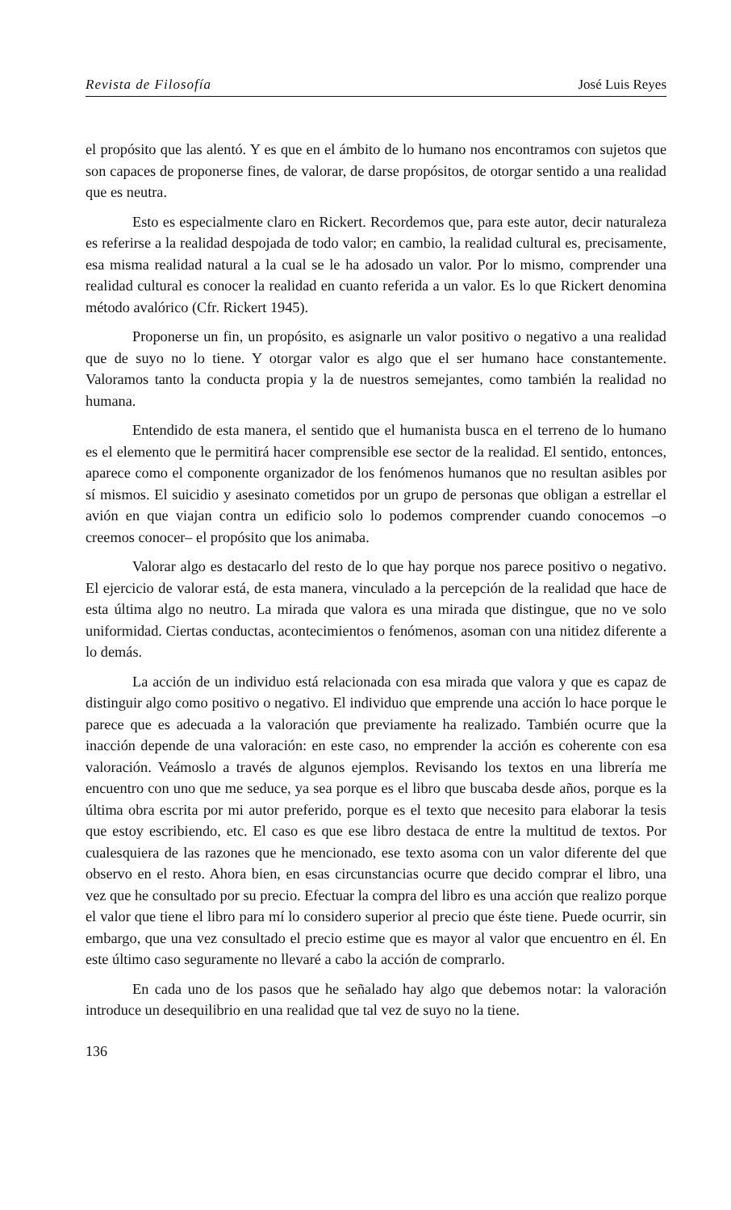Revista de Filosofía José Luis Reyes
el propósito que las alentó. Y es que en el ámbito de lo humano nos encontramos con sujetos que son capaces de proponerse fines, de valorar, de darse propósitos, de otorgar sentido a una realidad que es neutra.
Esto es especialmente claro en Rickert. Recordemos que, para este autor, decir naturaleza es referirse a la realidad despojada de todo valor; en cambio, la realidad cultural es, precisamente, esa misma realidad natural a la cual se le ha adosado un valor. Por lo mismo, comprender una realidad cultural es conocer la realidad en cuanto referida a un valor. Es lo que Rickert denomina método avalórico (Cfr. Rickert 1945).
Proponerse un fin, un propósito, es asignarle un valor positivo o negativo a una realidad que de suyo no lo tiene. Y otorgar valor es algo que el ser humano hace constantemente. Valoramos tanto la conducta propia y la de nuestros semejantes, como también la realidad no humana.
Entendido de esta manera, el sentido que el humanista busca en el terreno de lo humano es el elemento que le permitirá hacer comprensible ese sector de la realidad. El sentido, entonces, aparece como el componente organizador de los fenómenos humanos que no resultan asibles por sí mismos. El suicidio y asesinato cometidos por un grupo de personas que obligan a estrellar el avión en que viajan contra un edificio solo lo podemos comprender cuando conocemos –o creemos conocer– el propósito que los animaba.
Valorar algo es destacarlo del resto de lo que hay porque nos parece positivo o negativo. El ejercicio de valorar está, de esta manera, vinculado a la percepción de la realidad que hace de esta última algo no neutro. La mirada que valora es una mirada que distingue, que no ve solo uniformidad. Ciertas conductas, acontecimientos o fenómenos, asoman con una nitidez diferente a lo demás.
La acción de un individuo está relacionada con esa mirada que valora y que es capaz de distinguir algo como positivo o negativo. El individuo que emprende una acción lo hace porque le parece que es adecuada a la valoración que previamente ha realizado. También ocurre que la inacción depende de una valoración: en este caso, no emprender la acción es coherente con esa valoración. Veámoslo a través de algunos ejemplos. Revisando los textos en una librería me encuentro con uno que me seduce, ya sea porque es el libro que buscaba desde años, porque es la última obra escrita por mi autor preferido, porque es el texto que necesito para elaborar la tesis que estoy escribiendo, etc. El caso es que ese libro destaca de entre la multitud de textos. Por cualesquiera de las razones que he mencionado, ese texto asoma con un valor diferente del que observo en el resto. Ahora bien, en esas circunstancias ocurre que decido comprar el libro, una vez que he consultado por su precio. Efectuar la compra del libro es una acción que realizo porque el valor que tiene el libro para mí lo considero superior al precio que éste tiene. Puede ocurrir, sin embargo, que una vez consultado el precio estime que es mayor al valor que encuentro en él. En este último caso seguramente no llevaré a cabo la acción de comprarlo.
En cada uno de los pasos que he señalado hay algo que debemos notar: la valoración introduce un desequilibrio en una realidad que tal vez de suyo no la tiene.
136